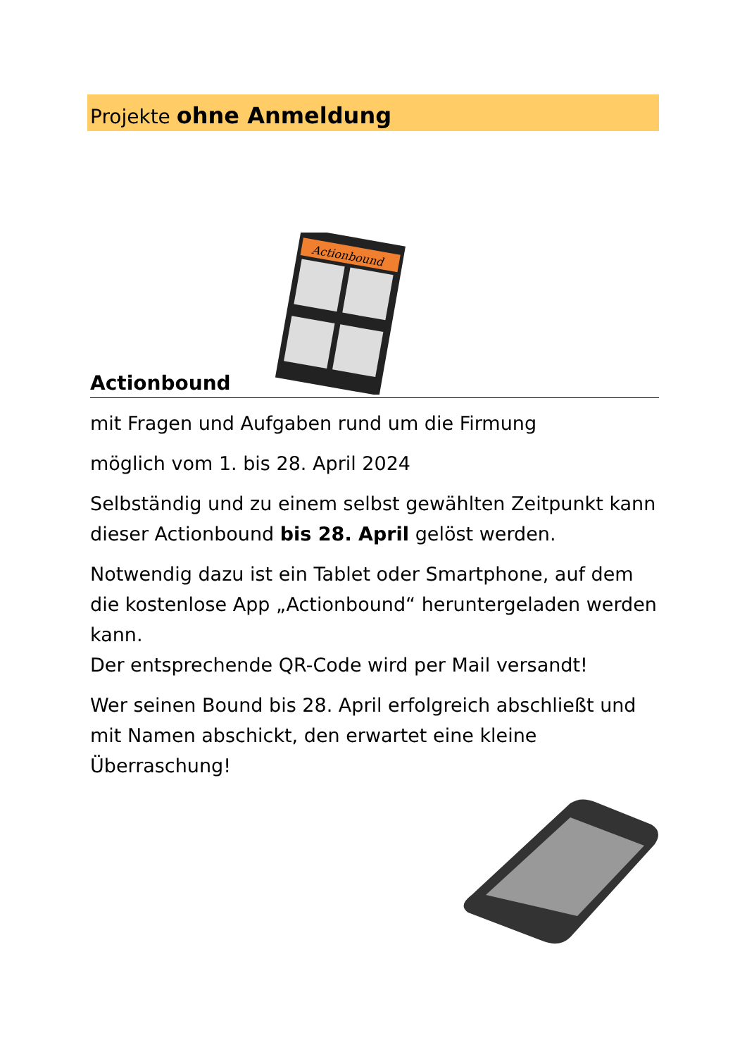Projekte ohne Anmeldung
Actionbound
Actionbound
mit Fragen und Aufgaben rund um die Firmung
möglich vom 1. bis 28. April 2024
Selbständig und zu einem selbst gewählten Zeitpunkt kann dieser Actionbound bis 28. April gelöst werden.
Notwendig dazu ist ein Tablet oder Smartphone, auf dem die kostenlose App „Actionbound“ heruntergeladen werden kann.
Der entsprechende QR-Code wird per Mail versandt!
Wer seinen Bound bis 28. April erfolgreich abschließt und mit Namen abschickt, den erwartet eine kleine Überraschung!